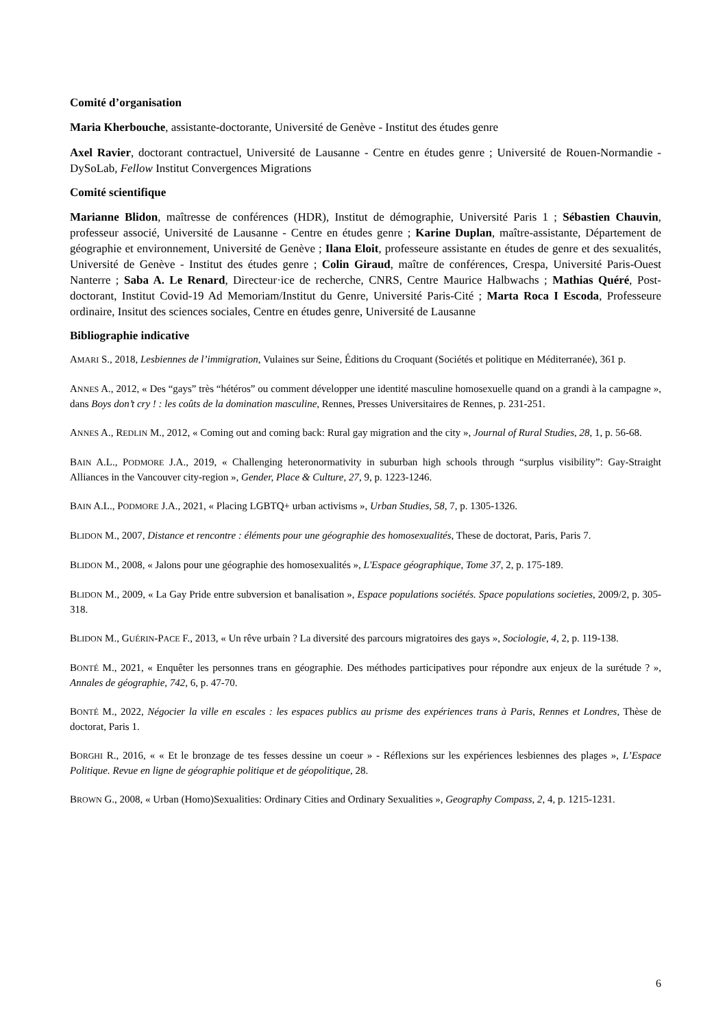Comité d’organisation
Maria Kherbouche, assistante-doctorante, Université de Genève - Institut des études genre
Axel Ravier, doctorant contractuel, Université de Lausanne - Centre en études genre ; Université de Rouen-Normandie - DySoLab, Fellow Institut Convergences Migrations
Comité scientifique
Marianne Blidon, maîtresse de conférences (HDR), Institut de démographie, Université Paris 1 ; Sébastien Chauvin, professeur associé, Université de Lausanne - Centre en études genre ; Karine Duplan, maître-assistante, Département de géographie et environnement, Université de Genève ; Ilana Eloit, professeure assistante en études de genre et des sexualités, Université de Genève - Institut des études genre ; Colin Giraud, maître de conférences, Crespa, Université Paris-Ouest Nanterre ; Saba A. Le Renard, Directeur·ice de recherche, CNRS, Centre Maurice Halbwachs ; Mathias Quéré, Post-doctorant, Institut Covid-19 Ad Memoriam/Institut du Genre, Université Paris-Cité ; Marta Roca I Escoda, Professeure ordinaire, Insitut des sciences sociales, Centre en études genre, Université de Lausanne
Bibliographie indicative
AMARI S., 2018, Lesbiennes de l’immigration, Vulaines sur Seine, Éditions du Croquant (Sociétés et politique en Méditerranée), 361 p.
ANNES A., 2012, « Des “gays” très “hétéros” ou comment développer une identité masculine homosexuelle quand on a grandi à la campagne », dans Boys don’t cry ! : les coûts de la domination masculine, Rennes, Presses Universitaires de Rennes, p. 231-251.
ANNES A., REDLIN M., 2012, « Coming out and coming back: Rural gay migration and the city », Journal of Rural Studies, 28, 1, p. 56-68.
BAIN A.L., PODMORE J.A., 2019, « Challenging heteronormativity in suburban high schools through “surplus visibility”: Gay-Straight Alliances in the Vancouver city-region », Gender, Place & Culture, 27, 9, p. 1223-1246.
BAIN A.L., PODMORE J.A., 2021, « Placing LGBTQ+ urban activisms », Urban Studies, 58, 7, p. 1305-1326.
BLIDON M., 2007, Distance et rencontre : éléments pour une géographie des homosexualités, These de doctorat, Paris, Paris 7.
BLIDON M., 2008, « Jalons pour une géographie des homosexualités », L'Espace géographique, Tome 37, 2, p. 175-189.
BLIDON M., 2009, « La Gay Pride entre subversion et banalisation », Espace populations sociétés. Space populations societies, 2009/2, p. 305-318.
BLIDON M., GUÉRIN-PACE F., 2013, « Un rêve urbain ? La diversité des parcours migratoires des gays », Sociologie, 4, 2, p. 119-138.
BONTÉ M., 2021, « Enquêter les personnes trans en géographie. Des méthodes participatives pour répondre aux enjeux de la surétude ? », Annales de géographie, 742, 6, p. 47-70.
BONTÉ M., 2022, Négocier la ville en escales : les espaces publics au prisme des expériences trans à Paris, Rennes et Londres, Thèse de doctorat, Paris 1.
BORGHI R., 2016, « « Et le bronzage de tes fesses dessine un coeur » - Réflexions sur les expériences lesbiennes des plages », L’Espace Politique. Revue en ligne de géographie politique et de géopolitique, 28.
BROWN G., 2008, « Urban (Homo)Sexualities: Ordinary Cities and Ordinary Sexualities », Geography Compass, 2, 4, p. 1215-1231.
6